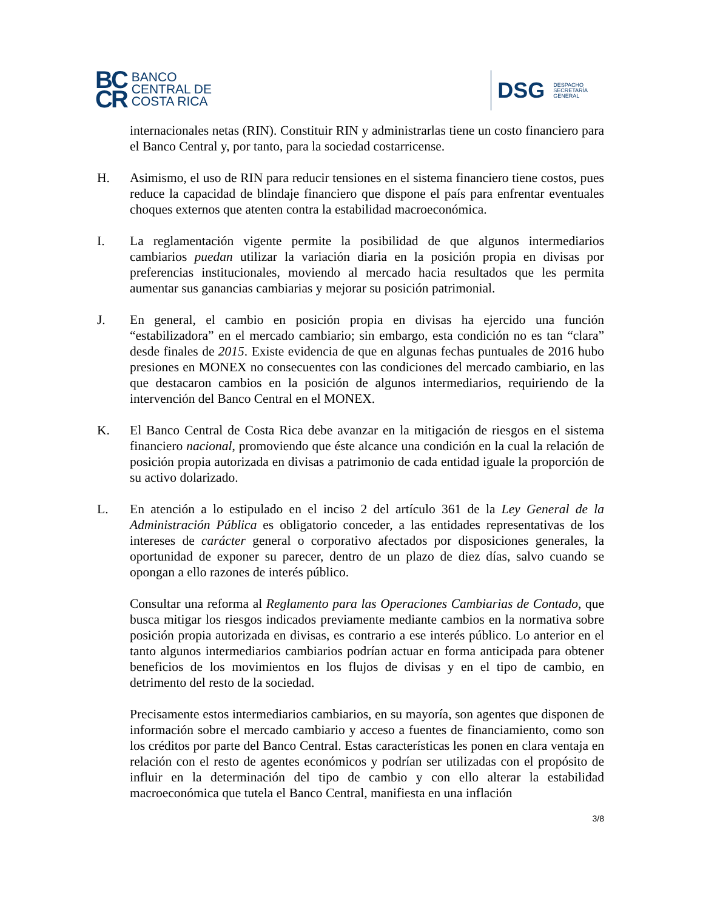BC
CR
BANCO
CENTRAL DE
COSTA RICA
DSG DESPACHO
SECRETARÍA
GENERAL
internacionales netas (RIN). Constituir RIN y administrarlas tiene un costo financiero para el Banco Central y, por tanto, para la sociedad costarricense.
H. Asimismo, el uso de RIN para reducir tensiones en el sistema financiero tiene costos, pues reduce la capacidad de blindaje financiero que dispone el país para enfrentar eventuales choques externos que atenten contra la estabilidad macroeconómica.
I. La reglamentación vigente permite la posibilidad de que algunos intermediarios cambiarios puedan utilizar la variación diaria en la posición propia en divisas por preferencias institucionales, moviendo al mercado hacia resultados que les permita aumentar sus ganancias cambiarias y mejorar su posición patrimonial.
J. En general, el cambio en posición propia en divisas ha ejercido una función “estabilizadora” en el mercado cambiario; sin embargo, esta condición no es tan “clara” desde finales de 2015. Existe evidencia de que en algunas fechas puntuales de 2016 hubo presiones en MONEX no consecuentes con las condiciones del mercado cambiario, en las que destacaron cambios en la posición de algunos intermediarios, requiriendo de la intervención del Banco Central en el MONEX.
K. El Banco Central de Costa Rica debe avanzar en la mitigación de riesgos en el sistema financiero nacional, promoviendo que éste alcance una condición en la cual la relación de posición propia autorizada en divisas a patrimonio de cada entidad iguale la proporción de su activo dolarizado.
L. En atención a lo estipulado en el inciso 2 del artículo 361 de la Ley General de la Administración Pública es obligatorio conceder, a las entidades representativas de los intereses de carácter general o corporativo afectados por disposiciones generales, la oportunidad de exponer su parecer, dentro de un plazo de diez días, salvo cuando se opongan a ello razones de interés público.
Consultar una reforma al Reglamento para las Operaciones Cambiarias de Contado, que busca mitigar los riesgos indicados previamente mediante cambios en la normativa sobre posición propia autorizada en divisas, es contrario a ese interés público. Lo anterior en el tanto algunos intermediarios cambiarios podrían actuar en forma anticipada para obtener beneficios de los movimientos en los flujos de divisas y en el tipo de cambio, en detrimento del resto de la sociedad.
Precisamente estos intermediarios cambiarios, en su mayoría, son agentes que disponen de información sobre el mercado cambiario y acceso a fuentes de financiamiento, como son los créditos por parte del Banco Central. Estas características les ponen en clara ventaja en relación con el resto de agentes económicos y podrían ser utilizadas con el propósito de influir en la determinación del tipo de cambio y con ello alterar la estabilidad macroeconómica que tutela el Banco Central, manifiesta en una inflación
3/8